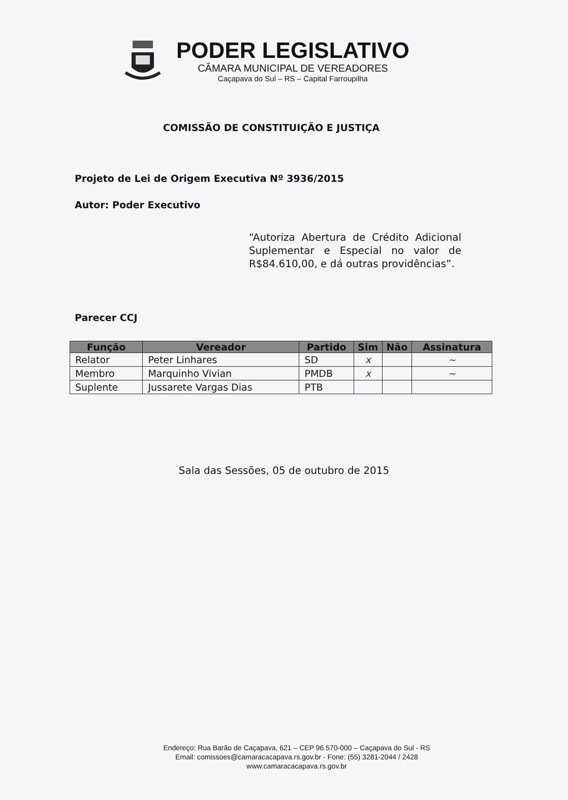PODER LEGISLATIVO
CÂMARA MUNICIPAL DE VEREADORES
Caçapava do Sul – RS – Capital Farroupilha
COMISSÃO DE CONSTITUIÇÃO E JUSTIÇA
Projeto de Lei de Origem Executiva Nº 3936/2015
Autor: Poder Executivo
“Autoriza Abertura de Crédito Adicional Suplementar e Especial no valor de R$84.610,00, e dá outras providências”.
Parecer CCJ
| Função | Vereador | Partido | Sim | Não | Assinatura |
| --- | --- | --- | --- | --- | --- |
| Relator | Peter Linhares | SD | x | | ~ |
| Membro | Marquinho Vivian | PMDB | x | | ~ |
| Suplente | Jussarete Vargas Dias | PTB | | | |
Sala das Sessões, 05 de outubro de 2015
Endereço: Rua Barão de Caçapava, 621 – CEP 96.570-000 – Caçapava do Sul - RS
Email: comissoes@camaracacapava.rs.gov.br - Fone: (55) 3281-2044 / 2428
www.camaracacapava.rs.gov.br